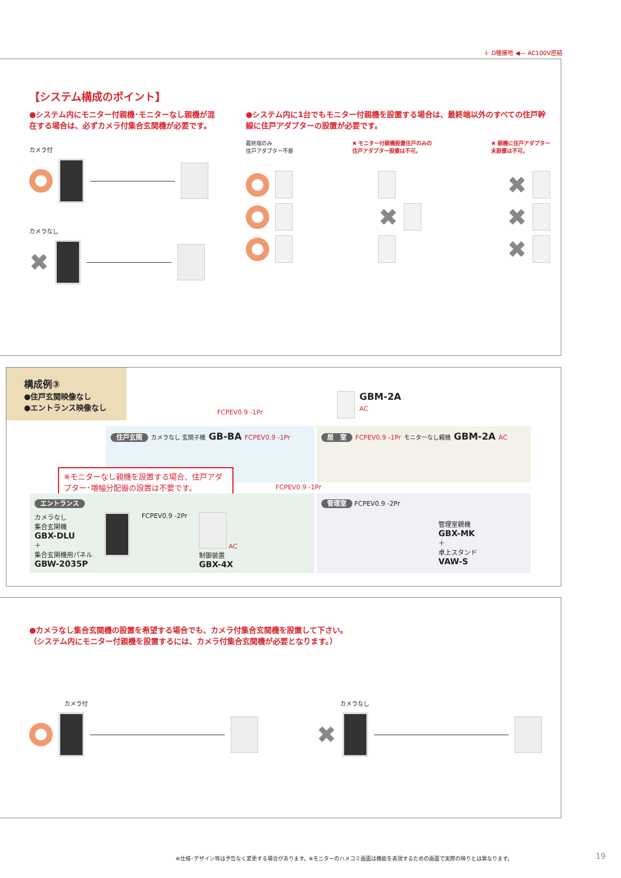⏚ D種接地 ◀— AC100V直結
【システム構成のポイント】
●システム内にモニター付親機･モニターなし親機が混在する場合は、必ずカメラ付集合玄関機が必要です。
カメラ付
カメラなし
✖
●システム内に1台でもモニター付親機を設置する場合は、最終端以外のすべての住戸幹線に住戸アダプターの設置が必要です。
最終端のみ
住戸アダプター不要
✖ モニター付親機設置住戸のみの
住戸アダプター設置は不可。
✖ 親機に住戸アダプター
未設置は不可。
✖ ✖
✖
✖
構成例③
●住戸玄関映像なし
●エントランス映像なし
GBM-2A
AC
FCPEV0.9 -1Pr
住戸玄関 カメラなし 玄関子機 GB-BA FCPEV0.9 -1Pr
居　室 FCPEV0.9 -1Pr モニターなし親機 GBM-2A AC
※モニターなし親機を設置する場合、住戸アダプター･増幅分配器の設置は不要です。
FCPEV0.9 -1Pr
エントランス
カメラなし
集合玄関機
GBX-DLU
＋
集合玄関機用パネル
GBW-2035P
FCPEV0.9 -2Pr AC
制御装置
GBX-4X
管理室 FCPEV0.9 -2Pr
管理室親機
GBX-MK
＋
卓上スタンド
VAW-S
●カメラなし集合玄関機の設置を希望する場合でも、カメラ付集合玄関機を設置して下さい。
（システム内にモニター付親機を設置するには、カメラ付集合玄関機が必要となります。）
カメラ付 カメラなし
✖
※仕様･デザイン等は予告なく変更する場合があります。※モニターのハメコミ画面は機能を表現するための画面で実際の映りとは異なります。
19